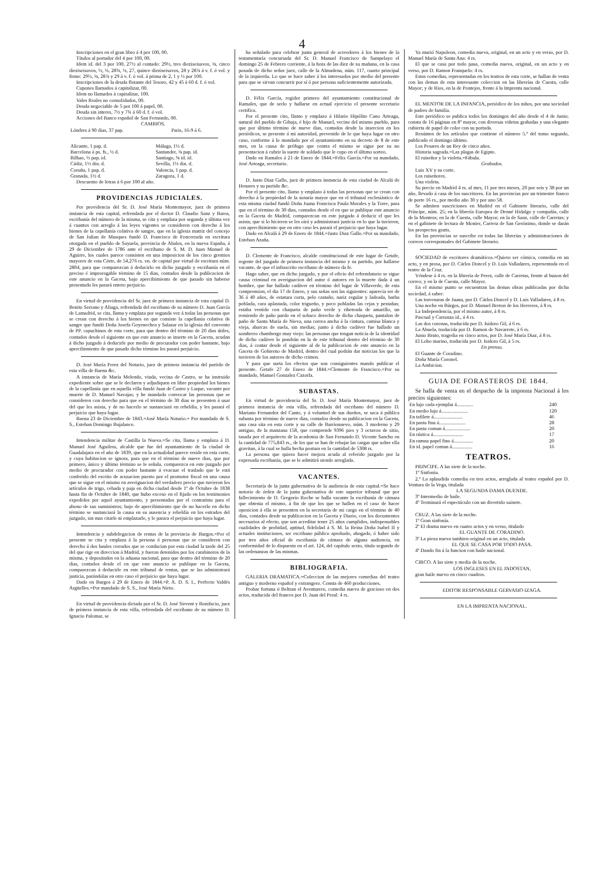4
Inscripciones en el gran libro á 4 por 100, 00.
Títulos al portador del 4 por 100, 00.
Idem id. del 3 por 100, 27½ al contado: 29½, tres dieziseisavos, ⅝, cinco dieziseisavos, ½, ¼, 28¾, ¼, 27, quince dieziseisavos, 28 y 28⅞ á v. f. ó vol. y firme: 29½, ⅝, 28⅞ y 29 á v. f. ó vol. á prima de 2, 1 y ½ por 100.
Inscripciones de la deuda flotante del Tesoro, 42 y 45 á 60 d. f. ó vol.
Cupones llamados á capitalizar, 00.
Idem no llamados á capitalizar, 100.
Vales Reales no consolidados, 00.
Deuda negociable de 5 por 100 á papel, 00.
Deuda sin interes, 7½ y 7¾ á 60 d. f. ó vol.
Acciones del Banco español de San Fernando, 00.
CAMBIOS.
| Lóndres á 90 dias, 37 pap. | Paris, 16-9 á 6. |
| Alicante, 1 pap. d. | Málaga, 1½ d. |
| Barcelona á ps. fs., ½ d. | Santander, ⅝ pap. id. |
| Bilbao, ½ pap. id. | Santiago, ⅜ id. id. |
| Cádiz, 1½ din. d. | Sevilla, 1½ din. d. |
| Coruña, 1 pap. d. | Valencia, 1 pap. d. |
| Granada, 1½ d. | Zaragoza, 1 d. |
Descuento de letras á 6 por 100 al año.
PROVIDENCIAS JUDICIALES.
Por providencia del Sr. D. José María Montemayor, juez de primera instancia de esta capital, refrendada por el doctor D. Claudio Sanz y Barea, escribanía del número de la misma, se cita y emplaza por segunda y última vez á cuantos con arreglo á las leyes vigentes se consideren con derecho á los bienes de la capellanía colativa de sangre, que en la iglesia matriz del concejo de San Julian de Musques fundó D. Francisco de Foncerrada en escritura otorgada en el pueblo de Sayuela, provincia de Abalos, en la nueva España, á 29 de Diciembre de 1786 ante el escribano de S. M. D. Juan Manuel de Aguirre, los cuales parece consisten en una imposicion de los cinco gremios mayores de esta Córte, de 54,276 rs. vn. de capital por virtud de escritura núm. 2804, para que comparezcan á deducirlo en dicho juzgado y escribanía en el preciso é improrogable término de 15 dias, contados desde la publicacion de este anuncio en la Gaceta, bajo apercibimiento de que pasado sin haberse presentado les parará entero perjuicio.
En virtud de providencia del Sr. juez de primera instancia de esta capital D. Benito Serrano y Aliaga, refrendada del escribano de su número D. Juan García de Lamadrid, se cita, llama y emplaza por segunda vez á todas las personas que se crean con derecho á los bienes en que consiste la capellanía colativa de sangre que fundó Doña Josefa Goyenechea y Salazar en la iglesia del convento de PP. capuchinos de esta corte, para que dentro del término de 20 dias útiles, contados desde el siguiente en que este anuncio se inserte en la Gaceta, acudan á dicho juzgado á deducirle por medio de procurador con poder bastante, bajo apercibimiento de que pasado dicho término les parará perjuicio.
D. José María Perez del Notario, juez de primera instancia del partido de esta villa de Baena &c.
A instancia de María Melendo, viuda, vecina de Castro, se ha instruido expediente sobre que se le declaren y adjudiquen en libre propiedad los bienes de la capellanía que en aquella villa fundó Juan de Castro y Luque, vacante por muerte de D. Manuel Navajas; y he mandado convocar las personas que se consideren con derecho para que en el término de 30 dias se presenten á usar del que les asista, y de no hacerlo se sustanciará en rebeldía, y les parará el perjuicio que haya lugar.
Baena 23 de Diciembre de 1843.=José María Notario.= Por mandado de S. S., Esteban Domingo Bujalance.
Intendencia militar de Castilla la Nueva.=Se cita, llama y emplaza á D. Manuel José Aguilera, alcalde que fue del ayuntamiento de la ciudad de Guadalajara en el año de 1839, que en la actualidad parece reside en esta corte, y cuya habitacion se ignora, para que en el término de nueve dias, que por primero, único y último término se le señala, comparezca en este juzgado por medio de procurador con poder bastante á evacuar el traslado que le está conferido del escrito de acusacion puesto por el promotor fiscal en una causa que se sigue en el mismo en averiguacion del verdadero precio que tuvieron los artículos de trigo, cebada y paja en dicha ciudad desde 1º de Octubre de 1838 hasta fin de Octubre de 1840, que hubo exceso en el fijado en los testimonios expedidos por aquel ayuntamiento, y presentados por el contratista para el abono de sus suministros; bajo de apercibimiento que de no hacerlo en dicho término se sustanciará la causa en su ausencia y rebeldía en los estrados del juzgado, sin mas citarle ni emplazarle, y le parara el perjuicio que haya lugar.
Intendencia y subdelegacion de rentas de la provincia de Burgos.=Por el presente se cita y emplaza á la persona ó personas que se consideren con derecho á dos baules cerrados que se conducian por esta ciudad la tarde del 25 del que rige en direccion á Madrid, y fueron detenidos por los carabineros de la misma, y depositados en la aduana nacional, para que dentro del término de 20 dias, contados desde el en que este anuncio se publique en la Gaceta, comparezcan á deducirle en este tribunal de rentas, que se las administrará justicia, parándolas en otro caso el perjuicio que haya lugar.
Dado en Burgos á 29 de Enero de 1844.=P. A. D. S. I., Perfecto Valdés Argüelles.=Por mandado de S. S., José María Nieto.
En virtud de providencia dictada por el Sr. D. José Sirvent y Bonifacio, juez de primera instancia de esta villa, refrendada del escribano de su número D. Ignacio Palomar, se
ha señalado para celebrar junta general de acreedores á los bienes de la testamentaría concursada del Sr. D. Manuel Francisco de Sampelayo el domingo 25 de Febrero corriente, á la hora de las diez de su mañana, en la casa posada de dicho señor juez, calle de la Almudena, núm. 117, cuarto principal de la izquierda. Lo que se hace saber á los interesados por medio del presente para que se sirvan concurrir por sí ó por persona suficientemente autorizada.
D. Félix García, regidor primero del ayuntamiento constitucional de Ramales, que de serlo y hallarse en actual ejercicio el presente secretario certifica.
Por el presente cito, llamo y emplazo á Hilario Hipólito Cano Arteaga, natural del pueblo de Gibaja, é hijo de Manuel, vecino del mismo pueblo, para que por último término de nueve dias, contados desde la insercion en los periódicos, se presente á mi autoridad, prevenido de lo que haya lugar en otro caso, conforme á lo mandado por el ayuntamiento en su decreto de 8 de este mes, en la causa de prófugo que contra el mismo se sigue por su no presentacion á cubrir la suerte de soldado que le cupo en el último sorteo.
Dado en Ramales á 21 de Enero de 1844.=Félix García.=Por su mandado, José Arteaga, secretario.
D. Justo Diaz Gallo, juez de primera instancia de esta ciudad de Alcalá de Henares y su partido &c.
Por el presente cito, llamo y emplazo á todas las personas que se crean con derecho á la propiedad de la notaría mayor que en el tribunal esclesiástico de esta misma ciudad fundó Doña Juana Francisca Paula Morales y la Torre, para que en el término de 30 dias, contados desde el en que se publique este anuncio en la Gaceta de Madrid, comparezcan en este juzgado á deducir el que les asista; que si lo hicieren se les oirá y administrará justicia en lo que la tuvieren, con apercibimiento que en otro caso les parará el perjuicio que haya lugar.
Dado en Alcalá á 29 de Enero de 1844.=Justo Diaz Gallo.=Por su mandado, Esteban Azaña.
D. Clemente de Francisco, alcalde constitucional de este lugar de Getafe, regente del juzgado de primera instancia del mismo y su partido, por hallarse vacante, de que el infrascrito escribano de número da fe.
Hago saber, que en dicho juzgado, y por el oficio del refrendatario se sigue causa criminal en averiguacion del autor ó autores en la muerte dada á un hombre, que fue hallado cadáver en término del lugar de Villaverde, de esta comprension, el dia 17 de Enero, y sus señas son las siguientes: aparecia ser de 36 á 40 años, de estatura corta, pelo castaño, nariz regular y ladeada, barba poblada, cara aplastada, color trigueño, y poco pobladas las cejas y pestañas; estaba vestido con chaqueta de paño verde y ribeteada de amarillo, un remiendo de paño pardo en el sobaco derecho de dicha chaqueta, pantalon de paño de Santa María de Nieva, una correa ancha á la cintura, camisa blanca y vieja, abarcas de suela, sin medias; junto á dicho cadáver fue hallado un sombrero chambergo muy viejo: las personas que tengan noticia de la identidad de dicho cadáver lo pondrán en la de este tribunal dentro del término de 30 dias, á contar desde el siguiente al de la publicacion de este anuncio en la Gaceta de Gobierno de Madrid, dentro del cual podrán dar noticias los que la tuvieren de los autores de dicho crimen.
Y para que surta los efectos que son consiguientes mando publicar el presente. Getafe 27 de Enero de 1844.=Clemente de Francisco.=Por su mandado, Manuel Gonzalez Cazorla.
SUBASTAS.
En virtud de providencia del Sr. D. José María Montemayor, juez de primera instancia de esta villa, refrendada del escribano del número D. Mariano Fernandez del Canto, y á voluntad de sus dueños, se saca á pública subasta por término de nueve dias, contados desde su publicacion en la Gaceta, una casa sita en esta corte y su calle de Barrionuevo, núm. 3 moderno y 29 antiguo, de la manzana 158, que comprende 9396 pies y 3 octavos de sitio, tasada por el arquitecto de la academia de San Fernando D. Vicente Sancho en la cantidad de 775,843 rs., de los que se han de rebajar las cargas que sobre ella gravitan, á la cual se halla hecha postura en la cantidad de 5308 rs.
La persona que quiera hacer mejora acuda al referido juzgado por la expresada escribanía, que se le admitirá siendo arreglada.
VACANTES.
Secretaría de la junta gubernativa de la audiencia de esta capital.=Se hace notorio de órden de la junta gubernativa de este superior tribunal que por fallecimiento de D. Gregorio Roche se halla vacante la escribanía de cámara que obtenia el mismo, á fin de que los que se hallen en el caso de hacer oposicion á ella se presenten en la secretaría de mi cargo en el término de 40 dias, contados desde su publicacion en la Gaceta y Diario, con los documentos necesarios al efecto, que son acreditar tener 25 años cumplidos, indispensables cualidades de probidad, aptitud, fidelidad á S. M. la Reina Doña Isabel II y actuales instituciones, ser escribano público aprobado, abogado, ó haber sido por tres años oficial de escribanía de cámara de alguna audiencia, en conformidad de lo dispuesto en el art. 124, del capítulo sexto, título segundo de las ordenanzas de las mismas.
BIBLIOGRAFIA.
GALERIA DRAMATICA.=Coleccion de las mejores comedias del teatro antiguo y moderno español y extrangero. Consta de 460 producciones.
Probar fortuna ó Beltran el Aventurero, comedia nueva de gracioso en dos actos, traducida del frances por D. Juan del Peral: 4 rs.
Ya murió Napoleon, comedia nueva, original, en un acto y en verso, por D. Manuel María de Santa Ana: 4 rs.
El que se casa por todo pasa, comedia nueva, original, en un acto y en verso, por D. Ramon Franquelo: 4 rs.
Estas comedias, representadas en los teatros de esta corte, se hallan de venta con las demas de esta interesante coleccion en las librerías de Cuesta, calle Mayor; y de Rios, en la de Pontejos, frente á la Imprenta nacional.
EL MENTOR DE LA INFANCIA, periódico de los niños, por una sociedad de padres de familia.
Este periódico se publica todos los domingos del año desde el 4 de Junio; consta de 16 páginas en 8º mayor, con diversas viñetas grabadas y una elegante cubierta de papel de color con su portada.
Resúmen de los artículos que contiene el número 5.º del tomo segundo, publicado el domingo último.
Los Pesares de un Rey de cinco años.
Historia sagrada.=Las plagas de Egipto.
El ruiseñor y la violeta.=Fábula.
Grabados.
Luis XV y su corte.
Los ruiseñores.
Una violeta.
Su precio en Madrid 4 rs. al mes, 11 por tres meses, 20 por seis y 38 por un año, llevado á casa de los suscritores. En las provincias por un trimestre franco de porte 16 rs., por medio año 30 y por uno 58.
Se admiten suscriciones en Madrid en el Gabinete literario, calle del Príncipe, núm. 25; en la librería Europea de Denné Hidalgo y compañía, calle de la Montera; en la de Cuesta, calle Mayor; en la de Sanz, calle de Carretas; y en el gabinete de lectura de Monier, Carrera de San Gerónimo, donde se darán los prospectos gratis.
En las provincias se suscribe en todas las librerías y administraciones de correos corresponsales del Gabinete literario.
SOCIEDAD de escritores dramáticos.=Quiero ser cómica, comedia en un acto, y en prosa, por D. Cárlos Doncel y D. Luis Valladares, representada en el teatro de la Cruz.
Véndese á 4 rs. en la librería de Perez, calle de Carretas, frente al buzon del correo; y en la de Cuesta, calle Mayor.
En el mismo punto se encuentran las demas obras publicadas por dicha sociedad, á saber:
Las travesuras de Juana, por D. Cárlos Doncel y D. Luis Valladares, á 8 rs.
Una noche en Búrgos, por D. Manuel Breton de los Herreros, á 8 rs.
La Independencia, por el mismo autor, á 8 rs.
Pascual y Carranza id., á 4 rs.
Las dos coronas, traducida por D. Isidoro Gil, á 6 rs.
La Abuela, traducida por D. Ramon de Navarrete, á 6 rs.
Junio Bruto, tragedia en cinco actos, por D. José María Diaz, á 8 rs.
El Lobo marino, traducida por D. Isidoro Gil, á 5 rs.
En prensa.
El Guante de Coradino.
Doña María Coronel.
La Ambicion.
GUIA DE FORASTEROS DE 1844.
Se halla de venta en el despacho de la imprenta Nacional á los precios siguientes:
| En lujo cada ejemplar á............. | 240 |
| En medio lujo á..................... | 120 |
| En tafilete á....................... | 46 |
| En pasta fina á..................... | 28 |
| En pasta comun á.................... | 20 |
| En rústica á........................ | 17 |
| En ramna papel fino á............... | 20 |
| En id. papel comun á................ | 16 |
TEATROS.
PRINCIPE. A las siete de la noche.
1º Sinfonía.
2.º La aplaudida comedia en tres actos, arreglada al teatro español por D. Ventura de la Vega, titulada
LA SEGUNDA DAMA DUENDE.
3º Intermedio de baile.
4º Terminará el espectáculo con un divertido sainete.
CRUZ. A las siete de la noche.
1º Gran sinfonía.
2º El drama nuevo en cuatro actos y en verso, titulado
EL GUANTE DE CORADINO.
3º La pieza nueva tambien original en un acto, titulada
EL QUE SE CASA POR TODO PASA.
4º Dando fin á la funcion con baile nacional.
CIRCO. A las siete y media de la noche.
LOS INGLESES EN EL INDOSTAN,
gran baile nuevo en cinco cuadros.
EDITOR RESPONSABLE GERVASIO IZAGA.
EN LA IMPRENTA NACIONAL.